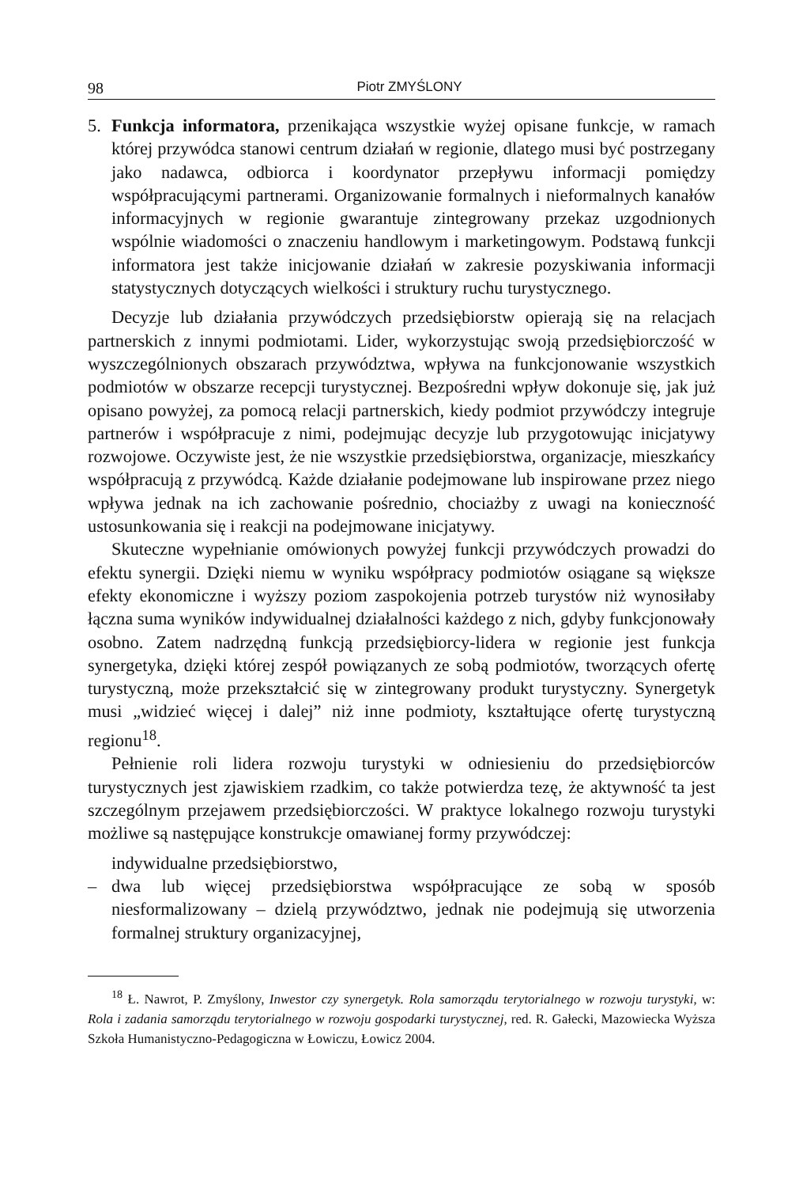98 Piotr ZMYŚLONY
5. Funkcja informatora, przenikająca wszystkie wyżej opisane funkcje, w ramach której przywódca stanowi centrum działań w regionie, dlatego musi być postrzegany jako nadawca, odbiorca i koordynator przepływu informacji pomiędzy współpracującymi partnerami. Organizowanie formalnych i nieformalnych kanałów informacyjnych w regionie gwarantuje zintegrowany przekaz uzgodnionych wspólnie wiadomości o znaczeniu handlowym i marketingowym. Podstawą funkcji informatora jest także inicjowanie działań w zakresie pozyskiwania informacji statystycznych dotyczących wielkości i struktury ruchu turystycznego.
Decyzje lub działania przywódczych przedsiębiorstw opierają się na relacjach partnerskich z innymi podmiotami. Lider, wykorzystując swoją przedsiębiorczość w wyszczególnionych obszarach przywództwa, wpływa na funkcjonowanie wszystkich podmiotów w obszarze recepcji turystycznej. Bezpośredni wpływ dokonuje się, jak już opisano powyżej, za pomocą relacji partnerskich, kiedy podmiot przywódczy integruje partnerów i współpracuje z nimi, podejmując decyzje lub przygotowując inicjatywy rozwojowe. Oczywiste jest, że nie wszystkie przedsiębiorstwa, organizacje, mieszkańcy współpracują z przywódcą. Każde działanie podejmowane lub inspirowane przez niego wpływa jednak na ich zachowanie pośrednio, chociażby z uwagi na konieczność ustosunkowania się i reakcji na podejmowane inicjatywy.
Skuteczne wypełnianie omówionych powyżej funkcji przywódczych prowadzi do efektu synergii. Dzięki niemu w wyniku współpracy podmiotów osiągane są większe efekty ekonomiczne i wyższy poziom zaspokojenia potrzeb turystów niż wynosiłaby łączna suma wyników indywidualnej działalności każdego z nich, gdyby funkcjonowały osobno. Zatem nadrzędną funkcją przedsiębiorcy-lidera w regionie jest funkcja synergetyka, dzięki której zespół powiązanych ze sobą podmiotów, tworzących ofertę turystyczną, może przekształcić się w zintegrowany produkt turystyczny. Synergetyk musi „widzieć więcej i dalej” niż inne podmioty, kształtujące ofertę turystyczną regionu<sup>18</sup>.
Pełnienie roli lidera rozwoju turystyki w odniesieniu do przedsiębiorców turystycznych jest zjawiskiem rzadkim, co także potwierdza tezę, że aktywność ta jest szczególnym przejawem przedsiębiorczości. W praktyce lokalnego rozwoju turystyki możliwe są następujące konstrukcje omawianej formy przywódczej:
indywidualne przedsiębiorstwo,
– dwa lub więcej przedsiębiorstwa współpracujące ze sobą w sposób niesformalizowany – dzielą przywództwo, jednak nie podejmują się utworzenia formalnej struktury organizacyjnej,
<sup>18</sup> Ł. Nawrot, P. Zmyślony, Inwestor czy synergetyk. Rola samorządu terytorialnego w rozwoju turystyki, w: Rola i zadania samorządu terytorialnego w rozwoju gospodarki turystycznej, red. R. Gałecki, Mazowiecka Wyższa Szkoła Humanistyczno-Pedagogiczna w Łowiczu, Łowicz 2004.